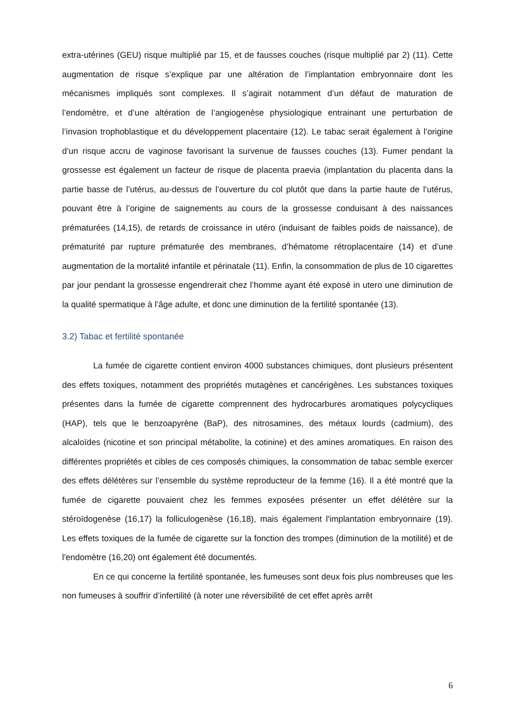extra-utérines (GEU) risque multiplié par 15, et de fausses couches (risque multiplié par 2) (11). Cette augmentation de risque s’explique par une altération de l’implantation embryonnaire dont les mécanismes impliqués sont complexes. Il s’agirait notamment d’un défaut de maturation de l’endomètre, et d’une altération de l’angiogenèse physiologique entrainant une perturbation de l’invasion trophoblastique et du développement placentaire (12). Le tabac serait également à l’origine d’un risque accru de vaginose favorisant la survenue de fausses couches (13). Fumer pendant la grossesse est également un facteur de risque de placenta praevia (implantation du placenta dans la partie basse de l’utérus, au-dessus de l’ouverture du col plutôt que dans la partie haute de l’utérus, pouvant être à l’origine de saignements au cours de la grossesse conduisant à des naissances prématurées (14,15), de retards de croissance in utéro (induisant de faibles poids de naissance), de prématurité par rupture prématurée des membranes, d’hématome rétroplacentaire (14) et d’une augmentation de la mortalité infantile et périnatale (11). Enfin, la consommation de plus de 10 cigarettes par jour pendant la grossesse engendrerait chez l’homme ayant été exposé in utero une diminution de la qualité spermatique à l’âge adulte, et donc une diminution de la fertilité spontanée (13).
3.2) Tabac et fertilité spontanée
La fumée de cigarette contient environ 4000 substances chimiques, dont plusieurs présentent des effets toxiques, notamment des propriétés mutagènes et cancérigènes. Les substances toxiques présentes dans la fumée de cigarette comprennent des hydrocarbures aromatiques polycycliques (HAP), tels que le benzoapyrène (BaP), des nitrosamines, des métaux lourds (cadmium), des alcaloïdes (nicotine et son principal métabolite, la cotinine) et des amines aromatiques. En raison des différentes propriétés et cibles de ces composés chimiques, la consommation de tabac semble exercer des effets délétères sur l’ensemble du système reproducteur de la femme (16). Il a été montré que la fumée de cigarette pouvaient chez les femmes exposées présenter un effet délétère sur la stéroïdogenèse (16,17) la folliculogenèse (16,18), mais également l'implantation embryonnaire (19). Les effets toxiques de la fumée de cigarette sur la fonction des trompes (diminution de la motilité) et de l'endomètre (16,20) ont également été documentés.
En ce qui concerne la fertilité spontanée, les fumeuses sont deux fois plus nombreuses que les non fumeuses à souffrir d’infertilité (à noter une réversibilité de cet effet après arrêt
6